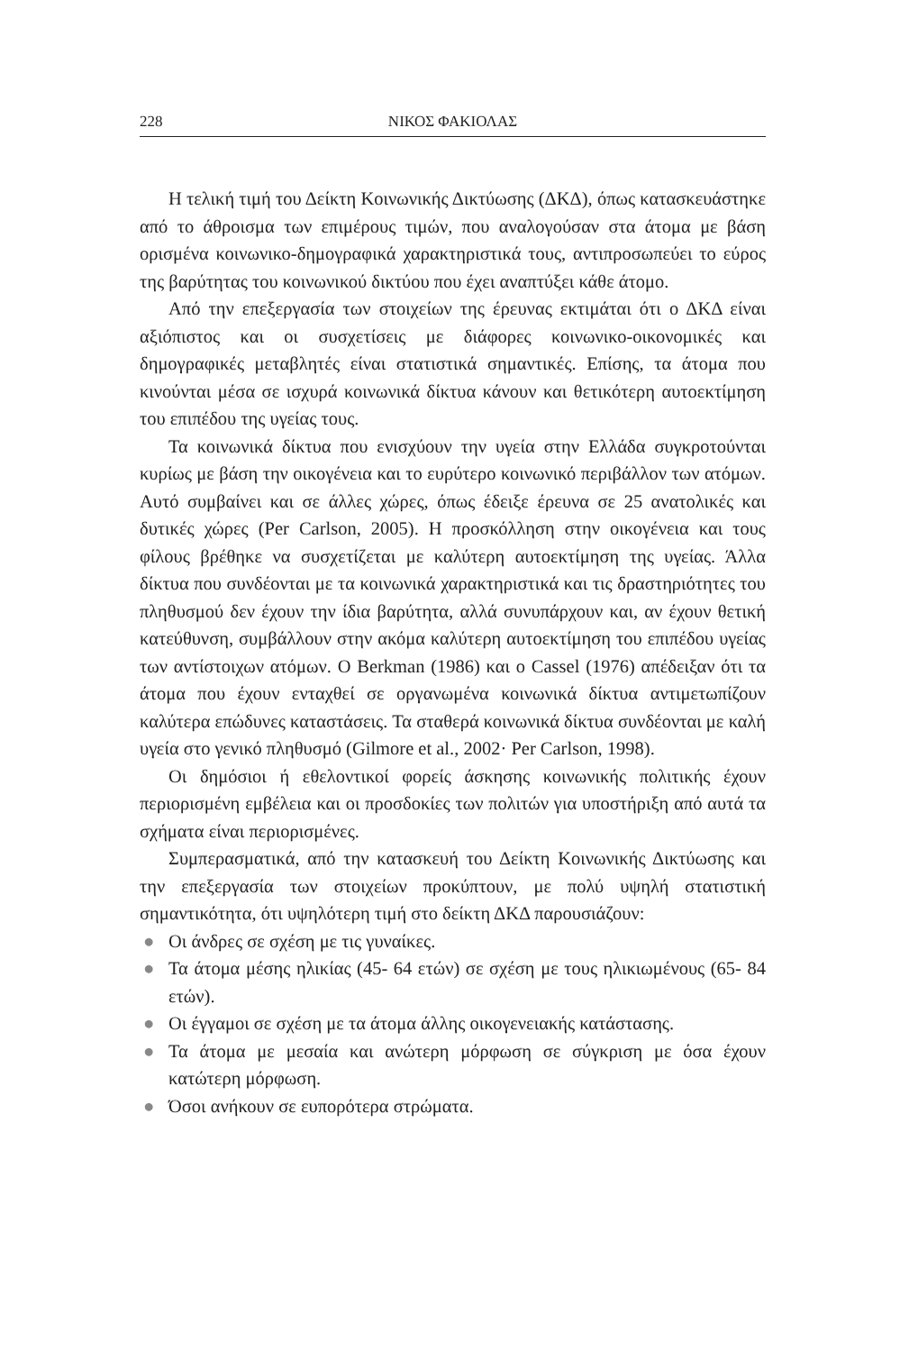228 ΝΙΚΟΣ ΦΑΚΙΟΛΑΣ
Η τελική τιμή του Δείκτη Κοινωνικής Δικτύωσης (ΔΚΔ), όπως κατασκευάστηκε από το άθροισμα των επιμέρους τιμών, που αναλογούσαν στα άτομα με βάση ορισμένα κοινωνικο-δημογραφικά χαρακτηριστικά τους, αντιπροσωπεύει το εύρος της βαρύτητας του κοινωνικού δικτύου που έχει αναπτύξει κάθε άτομο.
Από την επεξεργασία των στοιχείων της έρευνας εκτιμάται ότι ο ΔΚΔ είναι αξιόπιστος και οι συσχετίσεις με διάφορες κοινωνικο-οικονομικές και δημογραφικές μεταβλητές είναι στατιστικά σημαντικές. Επίσης, τα άτομα που κινούνται μέσα σε ισχυρά κοινωνικά δίκτυα κάνουν και θετικότερη αυτοεκτίμηση του επιπέδου της υγείας τους.
Τα κοινωνικά δίκτυα που ενισχύουν την υγεία στην Ελλάδα συγκροτούνται κυρίως με βάση την οικογένεια και το ευρύτερο κοινωνικό περιβάλλον των ατόμων. Αυτό συμβαίνει και σε άλλες χώρες, όπως έδειξε έρευνα σε 25 ανατολικές και δυτικές χώρες (Per Carlson, 2005). Η προσκόλληση στην οικογένεια και τους φίλους βρέθηκε να συσχετίζεται με καλύτερη αυτοεκτίμηση της υγείας. Άλλα δίκτυα που συνδέονται με τα κοινωνικά χαρακτηριστικά και τις δραστηριότητες του πληθυσμού δεν έχουν την ίδια βαρύτητα, αλλά συνυπάρχουν και, αν έχουν θετική κατεύθυνση, συμβάλλουν στην ακόμα καλύτερη αυτοεκτίμηση του επιπέδου υγείας των αντίστοιχων ατόμων. Ο Berkman (1986) και ο Cassel (1976) απέδειξαν ότι τα άτομα που έχουν ενταχθεί σε οργανωμένα κοινωνικά δίκτυα αντιμετωπίζουν καλύτερα επώδυνες καταστάσεις. Τα σταθερά κοινωνικά δίκτυα συνδέονται με καλή υγεία στο γενικό πληθυσμό (Gilmore et al., 2002· Per Carlson, 1998).
Οι δημόσιοι ή εθελοντικοί φορείς άσκησης κοινωνικής πολιτικής έχουν περιορισμένη εμβέλεια και οι προσδοκίες των πολιτών για υποστήριξη από αυτά τα σχήματα είναι περιορισμένες.
Συμπερασματικά, από την κατασκευή του Δείκτη Κοινωνικής Δικτύωσης και την επεξεργασία των στοιχείων προκύπτουν, με πολύ υψηλή στατιστική σημαντικότητα, ότι υψηλότερη τιμή στο δείκτη ΔΚΔ παρουσιάζουν:
● Οι άνδρες σε σχέση με τις γυναίκες.
● Τα άτομα μέσης ηλικίας (45- 64 ετών) σε σχέση με τους ηλικιωμένους (65- 84 ετών).
● Οι έγγαμοι σε σχέση με τα άτομα άλλης οικογενειακής κατάστασης.
● Τα άτομα με μεσαία και ανώτερη μόρφωση σε σύγκριση με όσα έχουν κατώτερη μόρφωση.
● Όσοι ανήκουν σε ευπορότερα στρώματα.